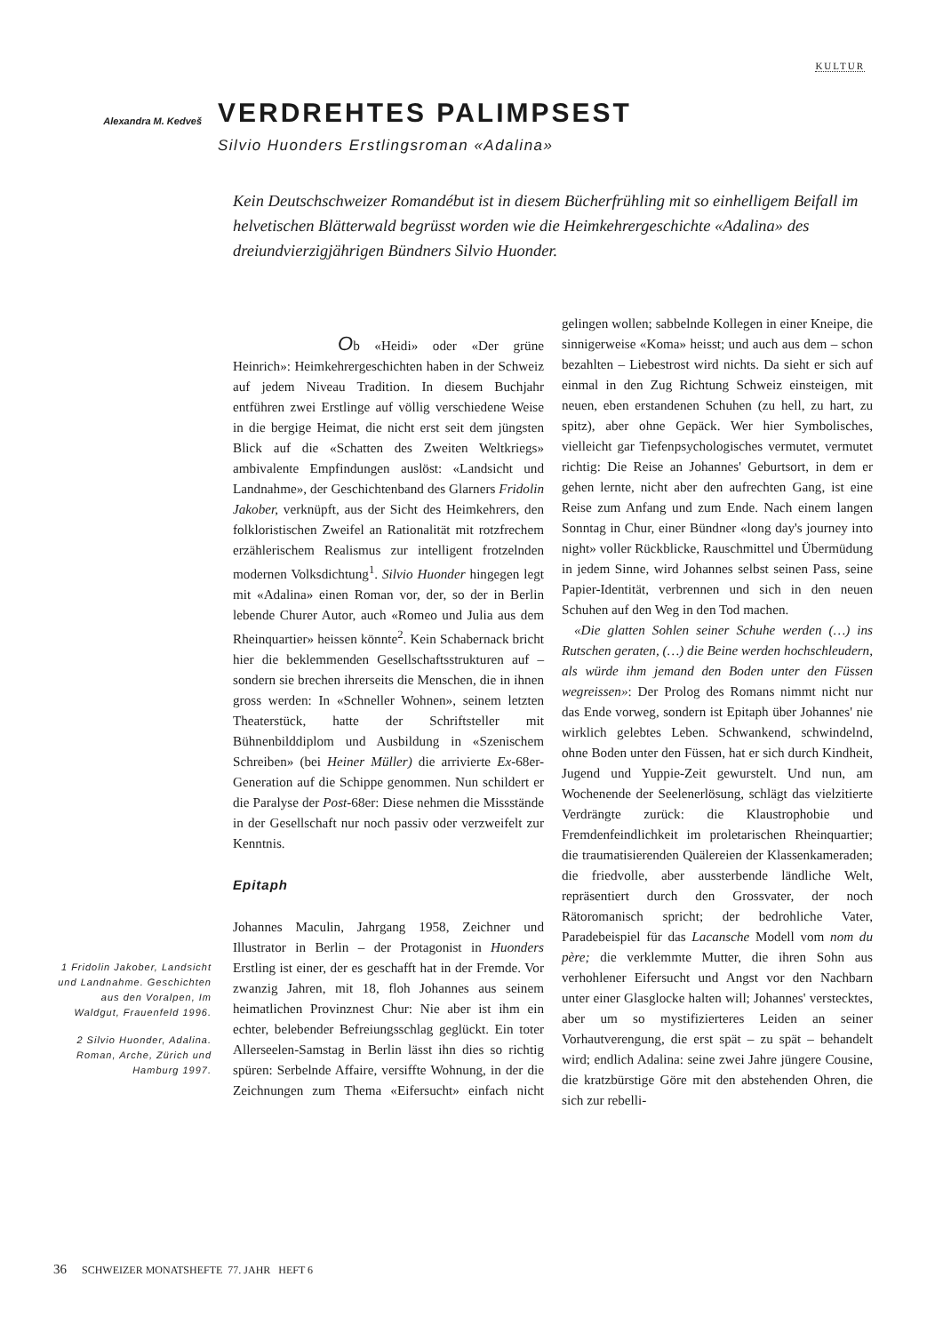KULTUR
Alexandra M. Kedveš
VERDREHTES PALIMPSEST
Silvio Huonders Erstlingsroman «Adalina»
Kein Deutschschweizer Romandébut ist in diesem Bücherfrühling mit so einhelligem Beifall im helvetischen Blätterwald begrüsst worden wie die Heimkehrergeschichte «Adalina» des dreiundvierzigjährigen Bündners Silvio Huonder.
Ob «Heidi» oder «Der grüne Heinrich»: Heimkehrergeschichten haben in der Schweiz auf jedem Niveau Tradition. In diesem Buchjahr entführen zwei Erstlinge auf völlig verschiedene Weise in die bergige Heimat, die nicht erst seit dem jüngsten Blick auf die «Schatten des Zweiten Weltkriegs» ambivalente Empfindungen auslöst: «Landsicht und Landnahme», der Geschichtenband des Glarners Fridolin Jakober, verknüpft, aus der Sicht des Heimkehrers, den folkloristischen Zweifel an Rationalität mit rotzfrechem erzählerischem Realismus zur intelligent frotzelnden modernen Volksdichtung<sup>1</sup>. Silvio Huonder hingegen legt mit «Adalina» einen Roman vor, der, so der in Berlin lebende Churer Autor, auch «Romeo und Julia aus dem Rheinquartier» heissen könnte<sup>2</sup>. Kein Schabernack bricht hier die beklemmenden Gesellschaftsstrukturen auf – sondern sie brechen ihrerseits die Menschen, die in ihnen gross werden: In «Schneller Wohnen», seinem letzten Theaterstück, hatte der Schriftsteller mit Bühnenbilddiplom und Ausbildung in «Szenischem Schreiben» (bei Heiner Müller) die arrivierte Ex-68er-Generation auf die Schippe genommen. Nun schildert er die Paralyse der Post-68er: Diese nehmen die Missstände in der Gesellschaft nur noch passiv oder verzweifelt zur Kenntnis.
Epitaph
Johannes Maculin, Jahrgang 1958, Zeichner und Illustrator in Berlin – der Protagonist in Huonders Erstling ist einer, der es geschafft hat in der Fremde. Vor zwanzig Jahren, mit 18, floh Johannes aus seinem heimatlichen Provinznest Chur: Nie aber ist ihm ein echter, belebender Befreiungsschlag geglückt. Ein toter Allerseelen-Samstag in Berlin lässt ihn dies so richtig spüren: Serbelnde Affaire, versiffte Wohnung, in der die Zeichnungen zum Thema «Eifersucht» einfach nicht gelingen wollen; sabbelnde Kollegen in einer Kneipe, die sinnigerweise «Koma» heisst; und auch aus dem – schon bezahlten – Liebestrost wird nichts. Da sieht er sich auf einmal in den Zug Richtung Schweiz einsteigen, mit neuen, eben erstandenen Schuhen (zu hell, zu hart, zu spitz), aber ohne Gepäck. Wer hier Symbolisches, vielleicht gar Tiefenpsychologisches vermutet, vermutet richtig: Die Reise an Johannes' Geburtsort, in dem er gehen lernte, nicht aber den aufrechten Gang, ist eine Reise zum Anfang und zum Ende. Nach einem langen Sonntag in Chur, einer Bündner «long day's journey into night» voller Rückblicke, Rauschmittel und Übermüdung in jedem Sinne, wird Johannes selbst seinen Pass, seine Papier-Identität, verbrennen und sich in den neuen Schuhen auf den Weg in den Tod machen.
«Die glatten Sohlen seiner Schuhe werden (…) ins Rutschen geraten, (…) die Beine werden hochschleudern, als würde ihm jemand den Boden unter den Füssen wegreissen»: Der Prolog des Romans nimmt nicht nur das Ende vorweg, sondern ist Epitaph über Johannes' nie wirklich gelebtes Leben. Schwankend, schwindelnd, ohne Boden unter den Füssen, hat er sich durch Kindheit, Jugend und Yuppie-Zeit gewurstelt. Und nun, am Wochenende der Seelenerlösung, schlägt das vielzitierte Verdrängte zurück: die Klaustrophobie und Fremdenfeindlichkeit im proletarischen Rheinquartier; die traumatisierenden Quälereien der Klassenkameraden; die friedvolle, aber aussterbende ländliche Welt, repräsentiert durch den Grossvater, der noch Rätoromanisch spricht; der bedrohliche Vater, Paradebeispiel für das Lacansche Modell vom nom du père; die verklemmte Mutter, die ihren Sohn aus verhohlener Eifersucht und Angst vor den Nachbarn unter einer Glasglocke halten will; Johannes' verstecktes, aber um so mystifizierteres Leiden an seiner Vorhautverengung, die erst spät – zu spät – behandelt wird; endlich Adalina: seine zwei Jahre jüngere Cousine, die kratzbürstige Göre mit den abstehenden Ohren, die sich zur rebelli-
1 Fridolin Jakober, Landsicht und Landnahme. Geschichten aus den Voralpen, Im Waldgut, Frauenfeld 1996.
2 Silvio Huonder, Adalina. Roman, Arche, Zürich und Hamburg 1997.
36 SCHWEIZER MONATSHEFTE 77. JAHR HEFT 6